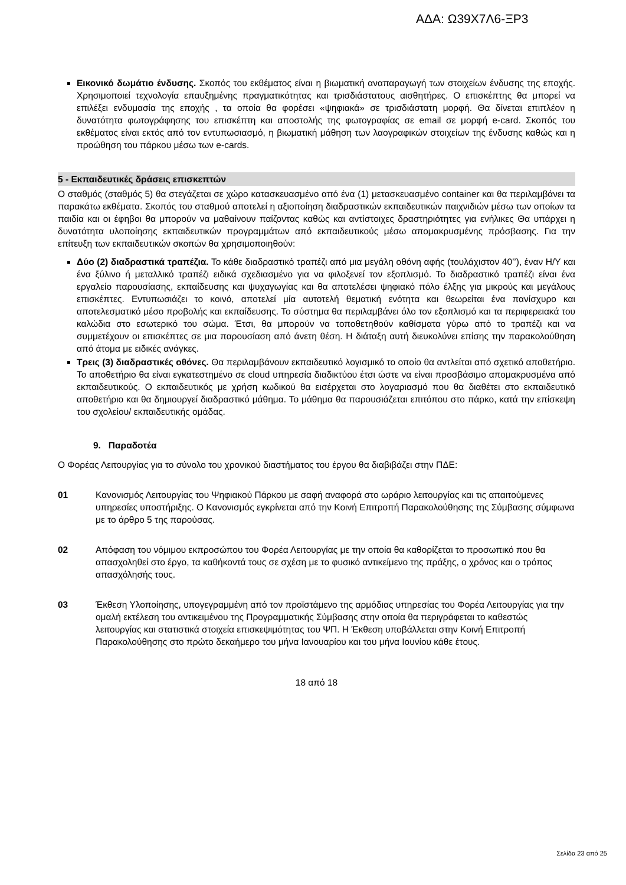ΑΔΑ: Ω39Χ7Λ6-ΞΡ3
Εικονικό δωμάτιο ένδυσης. Σκοπός του εκθέματος είναι η βιωματική αναπαραγωγή των στοιχείων ένδυσης της εποχής. Χρησιμοποιεί τεχνολογία επαυξημένης πραγματικότητας και τρισδιάστατους αισθητήρες. Ο επισκέπτης θα μπορεί να επιλέξει ενδυμασία της εποχής , τα οποία θα φορέσει «ψηφιακά» σε τρισδιάστατη μορφή. Θα δίνεται επιπλέον η δυνατότητα φωτογράφησης του επισκέπτη και αποστολής της φωτογραφίας σε email σε μορφή e-card. Σκοπός του εκθέματος είναι εκτός από τον εντυπωσιασμό, η βιωματική μάθηση των λαογραφικών στοιχείων της ένδυσης καθώς και η προώθηση του πάρκου μέσω των e-cards.
5 - Εκπαιδευτικές δράσεις επισκεπτών
Ο σταθμός (σταθμός 5) θα στεγάζεται σε χώρο κατασκευασμένο από ένα (1) μετασκευασμένο container και θα περιλαμβάνει τα παρακάτω εκθέματα. Σκοπός του σταθμού αποτελεί η αξιοποίηση διαδραστικών εκπαιδευτικών παιχνιδιών μέσω των οποίων τα παιδία και οι έφηβοι θα μπορούν να μαθαίνουν παίζοντας καθώς και αντίστοιχες δραστηριότητες για ενήλικες Θα υπάρχει η δυνατότητα υλοποίησης εκπαιδευτικών προγραμμάτων από εκπαιδευτικούς μέσω απομακρυσμένης πρόσβασης. Για την επίτευξη των εκπαιδευτικών σκοπών θα χρησιμοποιηθούν:
Δύο (2) διαδραστικά τραπέζια. Το κάθε διαδραστικό τραπέζι από μια μεγάλη οθόνη αφής (τουλάχιστον 40’’), έναν Η/Υ και ένα ξύλινο ή μεταλλικό τραπέζι ειδικά σχεδιασμένο για να φιλοξενεί τον εξοπλισμό. Το διαδραστικό τραπέζι είναι ένα εργαλείο παρουσίασης, εκπαίδευσης και ψυχαγωγίας και θα αποτελέσει ψηφιακό πόλο έλξης για μικρούς και μεγάλους επισκέπτες. Εντυπωσιάζει το κοινό, αποτελεί μία αυτοτελή θεματική ενότητα και θεωρείται ένα πανίσχυρο και αποτελεσματικό μέσο προβολής και εκπαίδευσης. Το σύστημα θα περιλαμβάνει όλο τον εξοπλισμό και τα περιφερειακά του καλώδια στο εσωτερικό του σώμα. Έτσι, θα μπορούν να τοποθετηθούν καθίσματα γύρω από το τραπέζι και να συμμετέχουν οι επισκέπτες σε μια παρουσίαση από άνετη θέση. Η διάταξη αυτή διευκολύνει επίσης την παρακολούθηση από άτομα με ειδικές ανάγκες.
Τρεις (3) διαδραστικές οθόνες. Θα περιλαμβάνουν εκπαιδευτικό λογισμικό το οποίο θα αντλείται από σχετικό αποθετήριο. Το αποθετήριο θα είναι εγκατεστημένο σε cloud υπηρεσία διαδικτύου έτσι ώστε να είναι προσβάσιμο απομακρυσμένα από εκπαιδευτικούς. Ο εκπαιδευτικός με χρήση κωδικού θα εισέρχεται στο λογαριασμό που θα διαθέτει στο εκπαιδευτικό αποθετήριο και θα δημιουργεί διαδραστικό μάθημα. Το μάθημα θα παρουσιάζεται επιτόπου στο πάρκο, κατά την επίσκεψη του σχολείου/ εκπαιδευτικής ομάδας.
9. Παραδοτέα
Ο Φορέας Λειτουργίας για το σύνολο του χρονικού διαστήματος του έργου θα διαβιβάζει στην ΠΔΕ:
01 Κανονισμός Λειτουργίας του Ψηφιακού Πάρκου με σαφή αναφορά στο ωράριο λειτουργίας και τις απαιτούμενες υπηρεσίες υποστήριξης. Ο Κανονισμός εγκρίνεται από την Κοινή Επιτροπή Παρακολούθησης της Σύμβασης σύμφωνα με το άρθρο 5 της παρούσας.
02 Απόφαση του νόμιμου εκπροσώπου του Φορέα Λειτουργίας με την οποία θα καθορίζεται το προσωπικό που θα απασχοληθεί στο έργο, τα καθήκοντά τους σε σχέση με το φυσικό αντικείμενο της πράξης, ο χρόνος και ο τρόπος απασχόλησής τους.
03 Έκθεση Υλοποίησης, υπογεγραμμένη από τον προϊστάμενο της αρμόδιας υπηρεσίας του Φορέα Λειτουργίας για την ομαλή εκτέλεση του αντικειμένου της Προγραμματικής Σύμβασης στην οποία θα περιγράφεται το καθεστώς λειτουργίας και στατιστικά στοιχεία επισκεψιμότητας του ΨΠ. Η Έκθεση υποβάλλεται στην Κοινή Επιτροπή Παρακολούθησης στο πρώτο δεκαήμερο του μήνα Ιανουαρίου και του μήνα Ιουνίου κάθε έτους.
18 από 18
Σελίδα 23 από 25